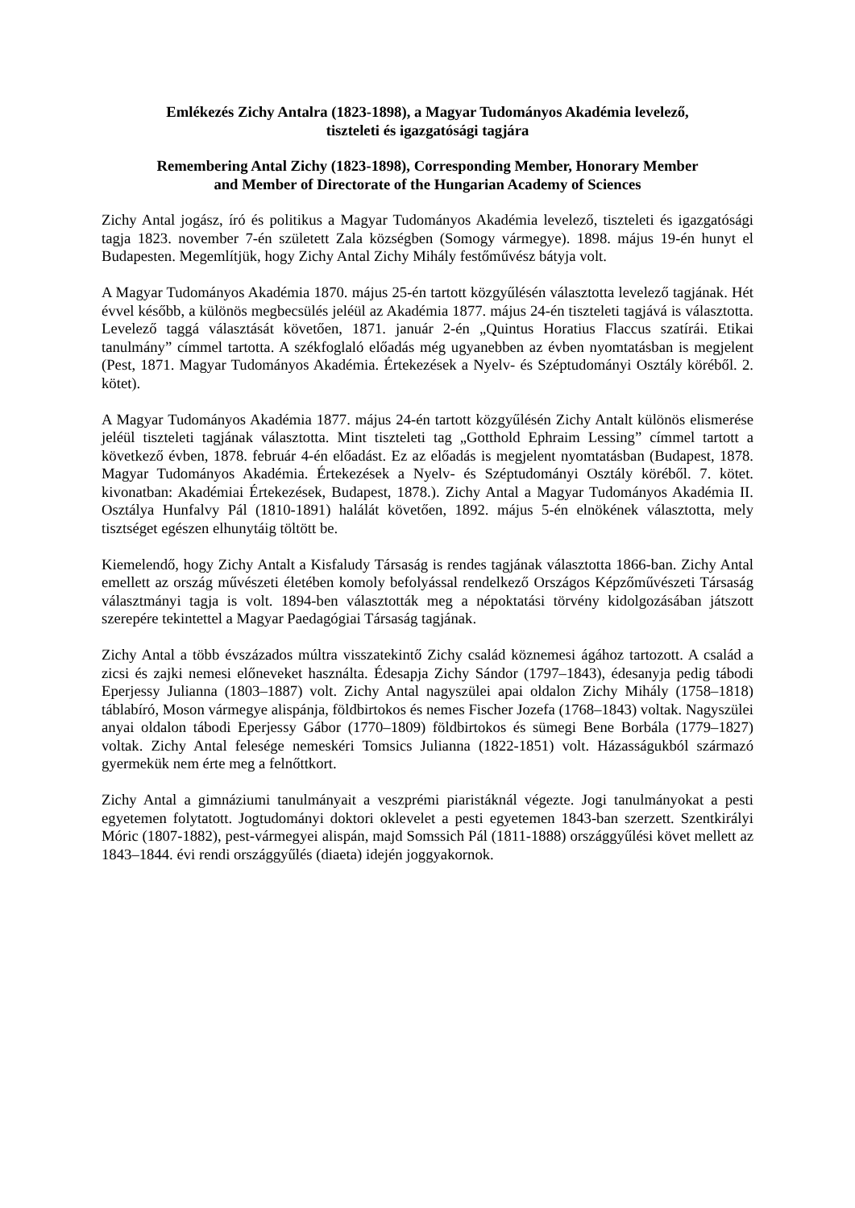Emlékezés Zichy Antalra (1823-1898), a Magyar Tudományos Akadémia levelező,
tiszteleti és igazgatósági tagjára
Remembering Antal Zichy (1823-1898), Corresponding Member, Honorary Member
and Member of Directorate of the Hungarian Academy of Sciences
Zichy Antal jogász, író és politikus a Magyar Tudományos Akadémia levelező, tiszteleti és igazgatósági tagja 1823. november 7-én született Zala községben (Somogy vármegye). 1898. május 19-én hunyt el Budapesten. Megemlítjük, hogy Zichy Antal Zichy Mihály festőművész bátyja volt.
A Magyar Tudományos Akadémia 1870. május 25-én tartott közgyűlésén választotta levelező tagjának. Hét évvel később, a különös megbecsülés jeléül az Akadémia 1877. május 24-én tiszteleti tagjává is választotta. Levelező taggá választását követően, 1871. január 2-én „Quintus Horatius Flaccus szatírái. Etikai tanulmány” címmel tartotta. A székfoglaló előadás még ugyanebben az évben nyomtatásban is megjelent (Pest, 1871. Magyar Tudományos Akadémia. Értekezések a Nyelv- és Széptudományi Osztály köréből. 2. kötet).
A Magyar Tudományos Akadémia 1877. május 24-én tartott közgyűlésén Zichy Antalt különös elismerése jeléül tiszteleti tagjának választotta. Mint tiszteleti tag „Gotthold Ephraim Lessing” címmel tartott a következő évben, 1878. február 4-én előadást. Ez az előadás is megjelent nyomtatásban (Budapest, 1878. Magyar Tudományos Akadémia. Értekezések a Nyelv- és Széptudományi Osztály köréből. 7. kötet. kivonatban: Akadémiai Értekezések, Budapest, 1878.). Zichy Antal a Magyar Tudományos Akadémia II. Osztálya Hunfalvy Pál (1810-1891) halálát követően, 1892. május 5-én elnökének választotta, mely tisztséget egészen elhunytáig töltött be.
Kiemelendő, hogy Zichy Antalt a Kisfaludy Társaság is rendes tagjának választotta 1866-ban. Zichy Antal emellett az ország művészeti életében komoly befolyással rendelkező Országos Képzőművészeti Társaság választmányi tagja is volt. 1894-ben választották meg a népoktatási törvény kidolgozásában játszott szerepére tekintettel a Magyar Paedagógiai Társaság tagjának.
Zichy Antal a több évszázados múltra visszatekintő Zichy család köznemesi ágához tartozott. A család a zicsi és zajki nemesi előneveket használta. Édesapja Zichy Sándor (1797–1843), édesanyja pedig tábodi Eperjessy Julianna (1803–1887) volt. Zichy Antal nagyszülei apai oldalon Zichy Mihály (1758–1818) táblabíró, Moson vármegye alispánja, földbirtokos és nemes Fischer Jozefa (1768–1843) voltak. Nagyszülei anyai oldalon tábodi Eperjessy Gábor (1770–1809) földbirtokos és sümegi Bene Borbála (1779–1827) voltak. Zichy Antal felesége nemeskéri Tomsics Julianna (1822-1851) volt. Házasságukból származó gyermekük nem érte meg a felnőttkort.
Zichy Antal a gimnáziumi tanulmányait a veszprémi piaristáknál végezte. Jogi tanulmányokat a pesti egyetemen folytatott. Jogtudományi doktori oklevelet a pesti egyetemen 1843-ban szerzett. Szentkirályi Móric (1807-1882), pest-vármegyei alispán, majd Somssich Pál (1811-1888) országgyűlési követ mellett az 1843–1844. évi rendi országgyűlés (diaeta) idején joggyakornok.